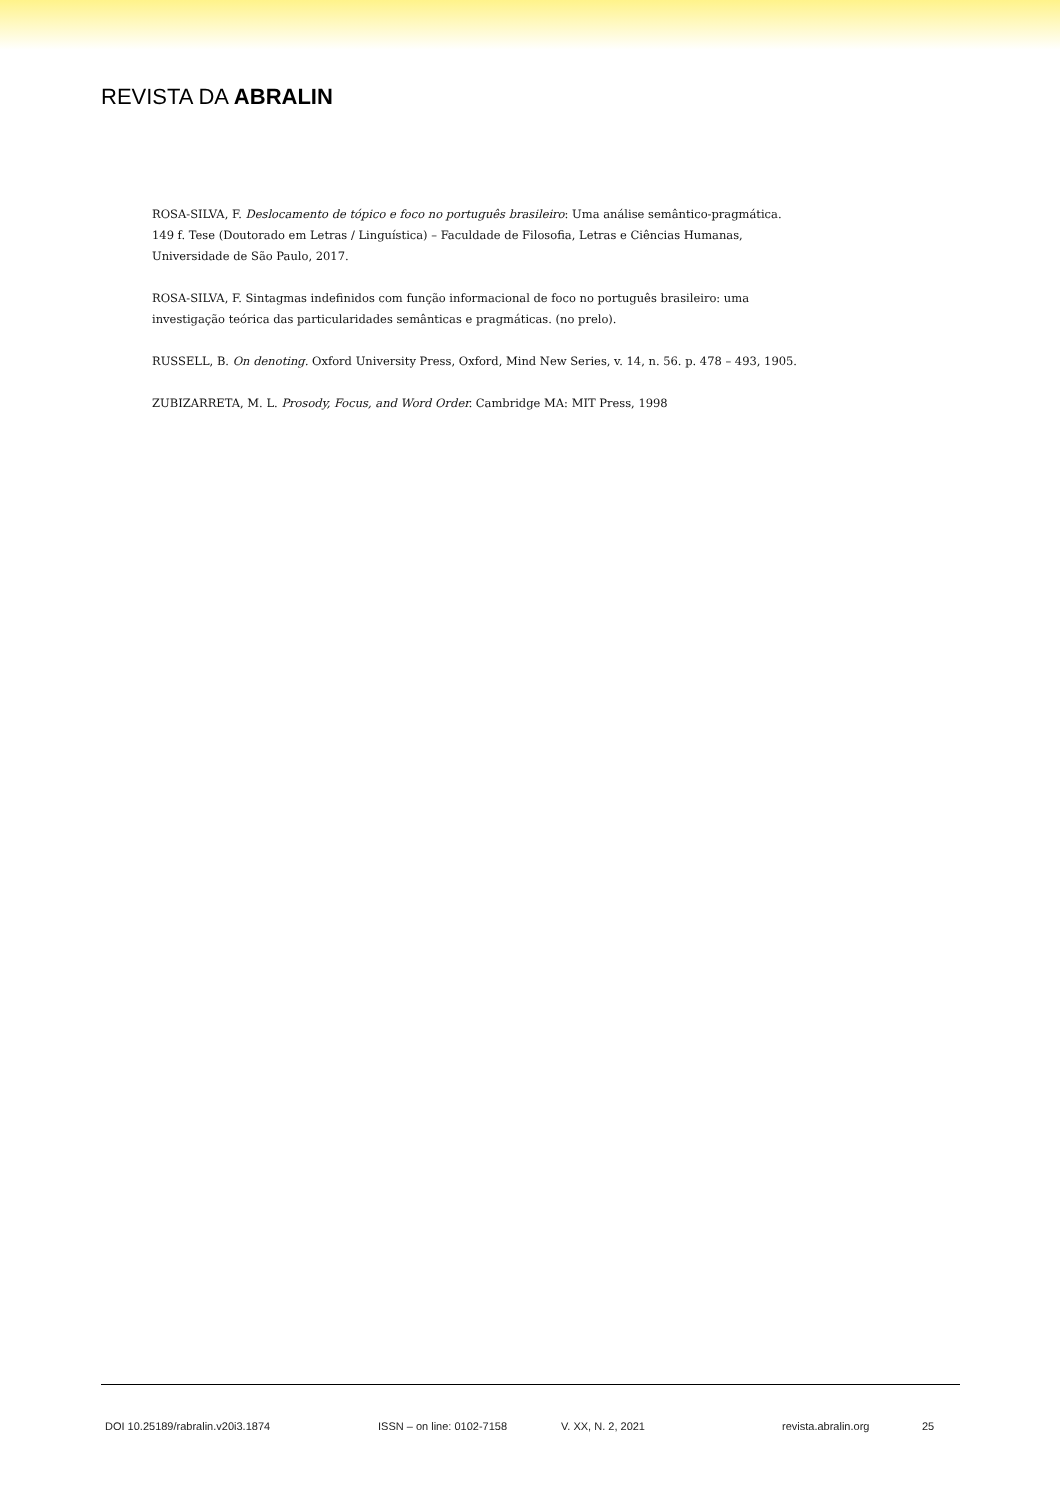REVISTA DA ABRALIN
ROSA-SILVA, F. Deslocamento de tópico e foco no português brasileiro: Uma análise semântico-pragmática. 149 f. Tese (Doutorado em Letras / Linguística) – Faculdade de Filosofia, Letras e Ciências Humanas, Universidade de São Paulo, 2017.
ROSA-SILVA, F. Sintagmas indefinidos com função informacional de foco no português brasileiro: uma investigação teórica das particularidades semânticas e pragmáticas. (no prelo).
RUSSELL, B. On denoting. Oxford University Press, Oxford, Mind New Series, v. 14, n. 56. p. 478 – 493, 1905.
ZUBIZARRETA, M. L. Prosody, Focus, and Word Order. Cambridge MA: MIT Press, 1998
DOI 10.25189/rabralin.v20i3.1874 ISSN – on line: 0102-7158 V. XX, N. 2, 2021 revista.abralin.org 25